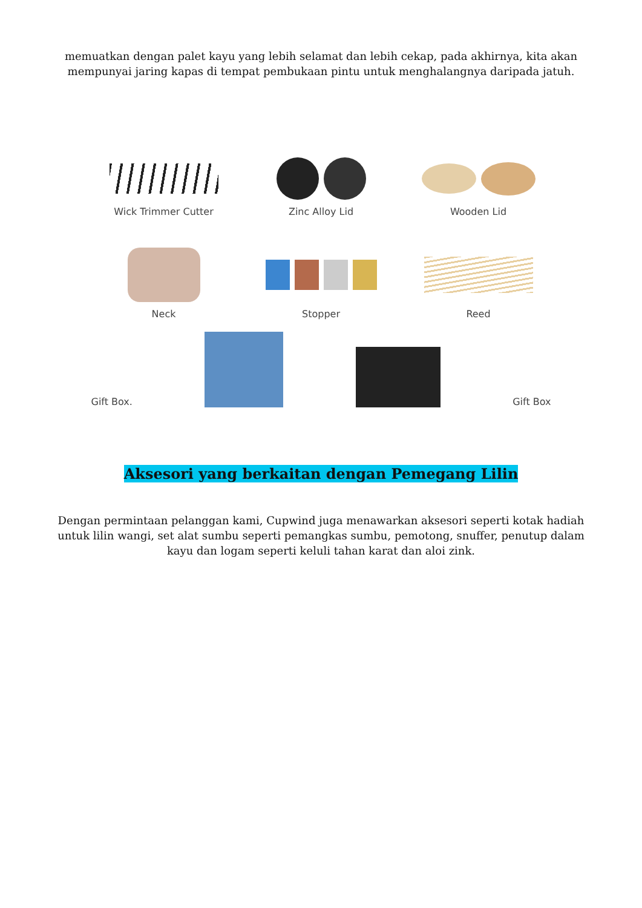memuatkan dengan palet kayu yang lebih selamat dan lebih cekap, pada akhirnya, kita akan mempunyai jaring kapas di tempat pembukaan pintu untuk menghalangnya daripada jatuh.
Wick Trimmer Cutter Zinc Alloy Lid Wooden Lid
Neck Stopper Reed
Gift Box.
Gift Box
Aksesori yang berkaitan dengan Pemegang Lilin
Dengan permintaan pelanggan kami, Cupwind juga menawarkan aksesori seperti kotak hadiah untuk lilin wangi, set alat sumbu seperti pemangkas sumbu, pemotong, snuffer, penutup dalam kayu dan logam seperti keluli tahan karat dan aloi zink.